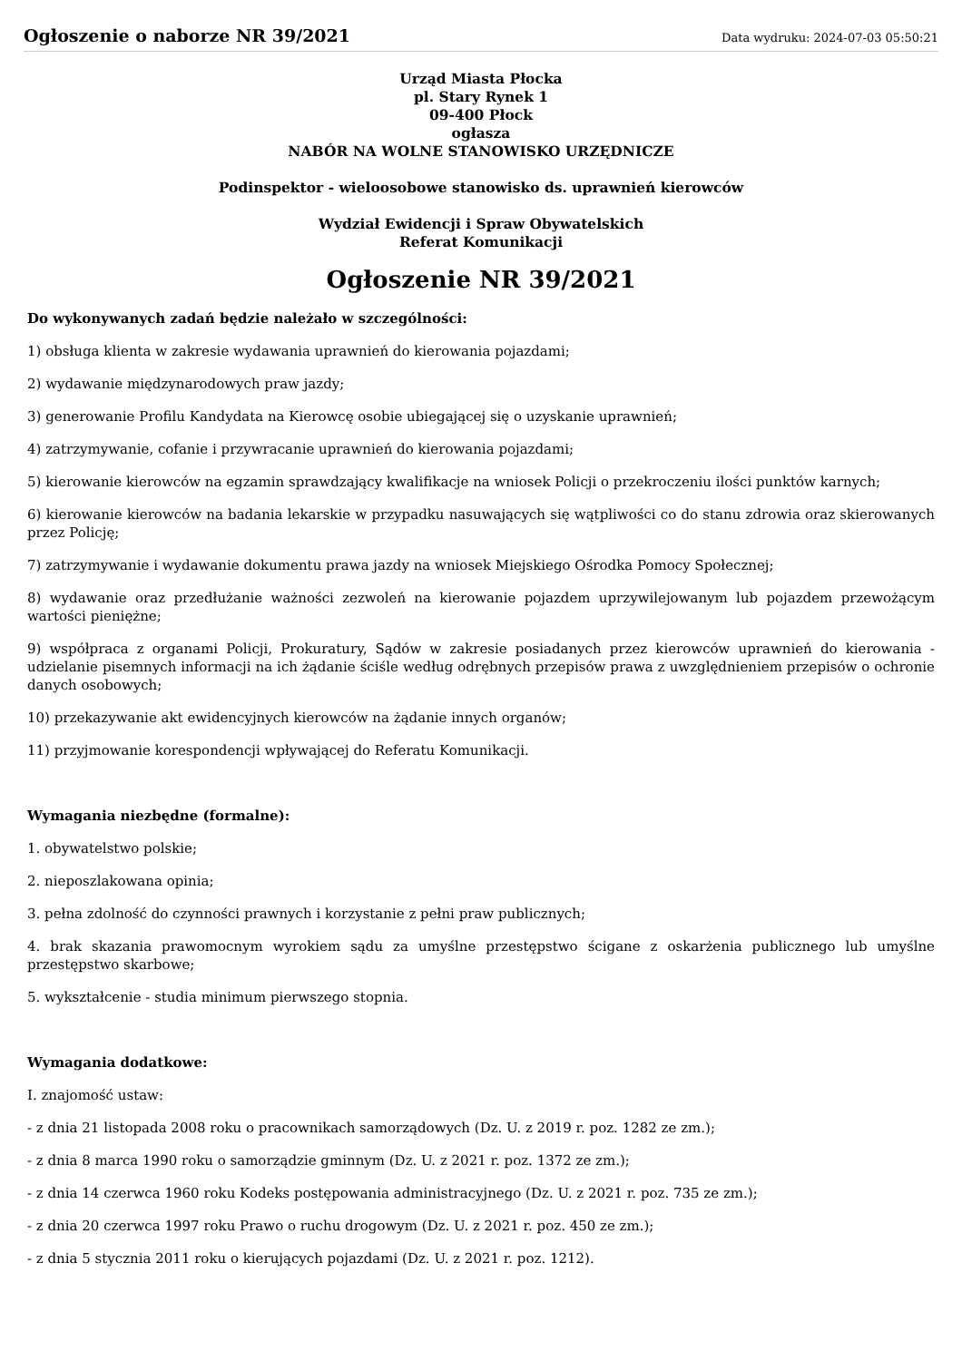Ogłoszenie o naborze NR 39/2021
Data wydruku: 2024-07-03 05:50:21
Urząd Miasta Płocka
pl. Stary Rynek 1
09-400 Płock
ogłasza
NABÓR NA WOLNE STANOWISKO URZĘDNICZE
Podinspektor - wieloosobowe stanowisko ds. uprawnień kierowców
Wydział Ewidencji i Spraw Obywatelskich
Referat Komunikacji
Ogłoszenie NR 39/2021
Do wykonywanych zadań będzie należało w szczególności:
1) obsługa klienta w zakresie wydawania uprawnień do kierowania pojazdami;
2) wydawanie międzynarodowych praw jazdy;
3) generowanie Profilu Kandydata na Kierowcę osobie ubiegającej się o uzyskanie uprawnień;
4) zatrzymywanie, cofanie i przywracanie uprawnień do kierowania pojazdami;
5) kierowanie kierowców na egzamin sprawdzający kwalifikacje na wniosek Policji o przekroczeniu ilości punktów karnych;
6) kierowanie kierowców na badania lekarskie w przypadku nasuwających się wątpliwości co do stanu zdrowia oraz skierowanych przez Policję;
7) zatrzymywanie i wydawanie dokumentu prawa jazdy na wniosek Miejskiego Ośrodka Pomocy Społecznej;
8) wydawanie oraz przedłużanie ważności zezwoleń na kierowanie pojazdem uprzywilejowanym lub pojazdem przewożącym wartości pieniężne;
9) współpraca z organami Policji, Prokuratury, Sądów w zakresie posiadanych przez kierowców uprawnień do kierowania - udzielanie pisemnych informacji na ich żądanie ściśle według odrębnych przepisów prawa z uwzględnieniem przepisów o ochronie danych osobowych;
10) przekazywanie akt ewidencyjnych kierowców na żądanie innych organów;
11) przyjmowanie korespondencji wpływającej do Referatu Komunikacji.
Wymagania niezbędne (formalne):
1. obywatelstwo polskie;
2. nieposzlakowana opinia;
3. pełna zdolność do czynności prawnych i korzystanie z pełni praw publicznych;
4. brak skazania prawomocnym wyrokiem sądu za umyślne przestępstwo ścigane z oskarżenia publicznego lub umyślne przestępstwo skarbowe;
5. wykształcenie - studia minimum pierwszego stopnia.
Wymagania dodatkowe:
I. znajomość ustaw:
- z dnia 21 listopada 2008 roku o pracownikach samorządowych (Dz. U. z 2019 r. poz. 1282 ze zm.);
- z dnia 8 marca 1990 roku o samorządzie gminnym (Dz. U. z 2021 r. poz. 1372 ze zm.);
- z dnia 14 czerwca 1960 roku Kodeks postępowania administracyjnego (Dz. U. z 2021 r. poz. 735 ze zm.);
- z dnia 20 czerwca 1997 roku Prawo o ruchu drogowym (Dz. U. z 2021 r. poz. 450 ze zm.);
- z dnia 5 stycznia 2011 roku o kierujących pojazdami (Dz. U. z 2021 r. poz. 1212).